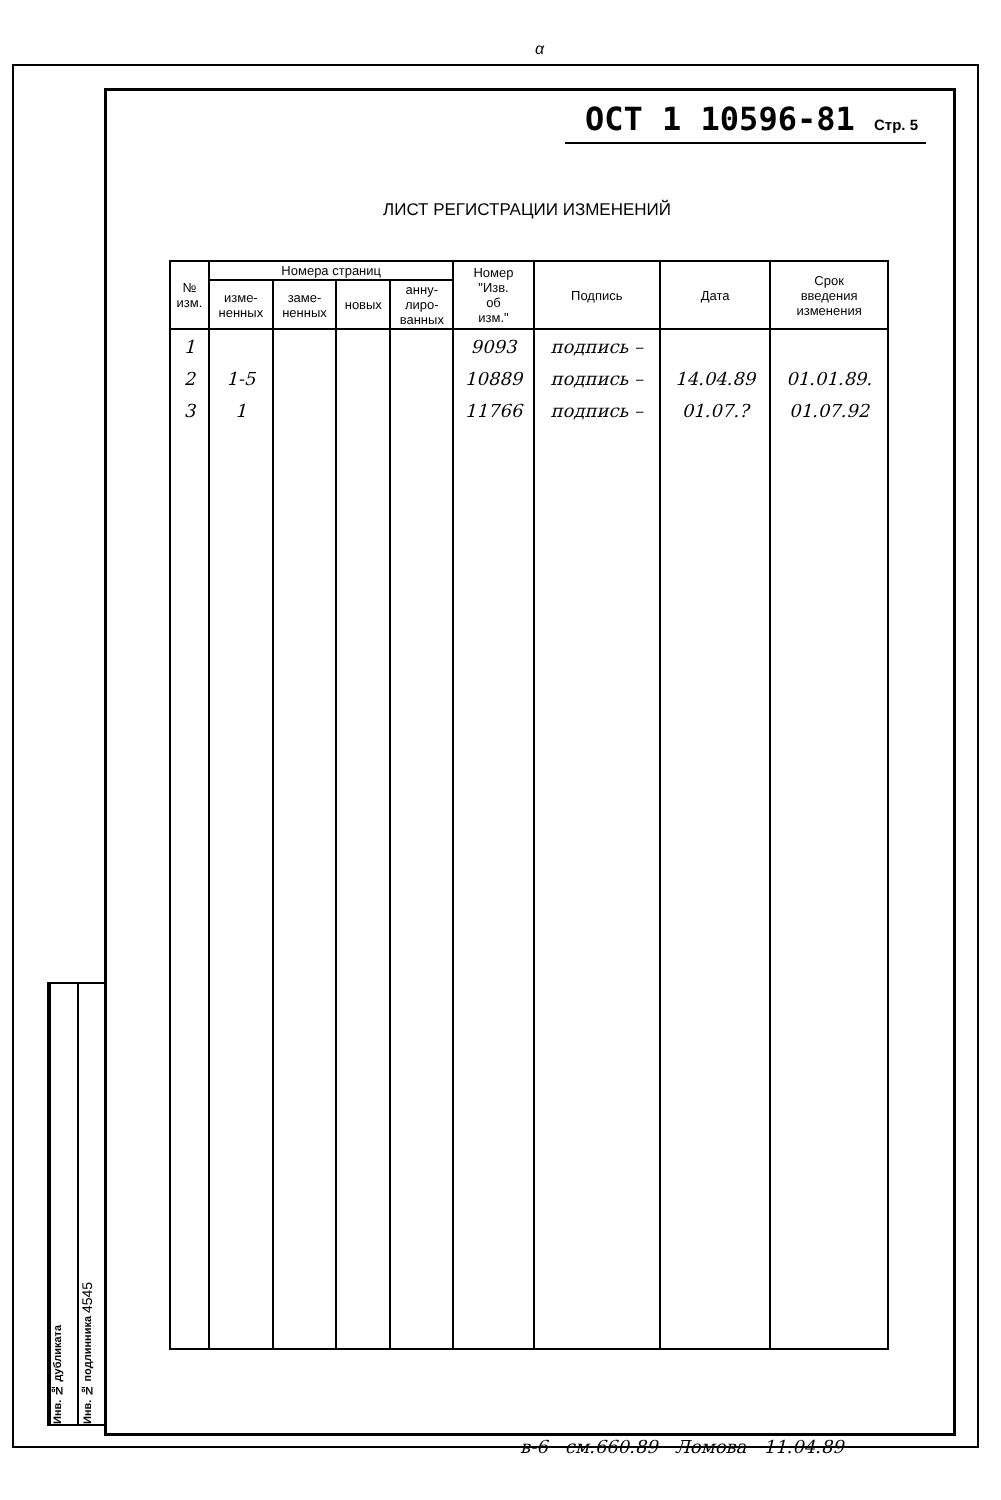α
ОСТ 1 10596-81 Стр. 5
ЛИСТ РЕГИСТРАЦИИ ИЗМЕНЕНИЙ
| № изм. | Номера страниц | | | | Номер "Изв. об изм." | Подпись | Дата | Срок введения изменения |
| --- | --- | --- | --- | --- | --- | --- | --- | --- |
| | изме- ненных | заме- ненных | новых | анну- лиро- ванных | | | | |
| 1 | | | | | 9093 | подпись – | | |
| 2 | 1-5 | | | | 10889 | подпись – | 14.04.89 | 01.01.89. |
| 3 | 1 | | | | 11766 | подпись – | 01.07.? | 01.07.92 |
Инв. № дубликата
Инв. № подлинника 4545
в-6 см.660.89 Ломова 11.04.89